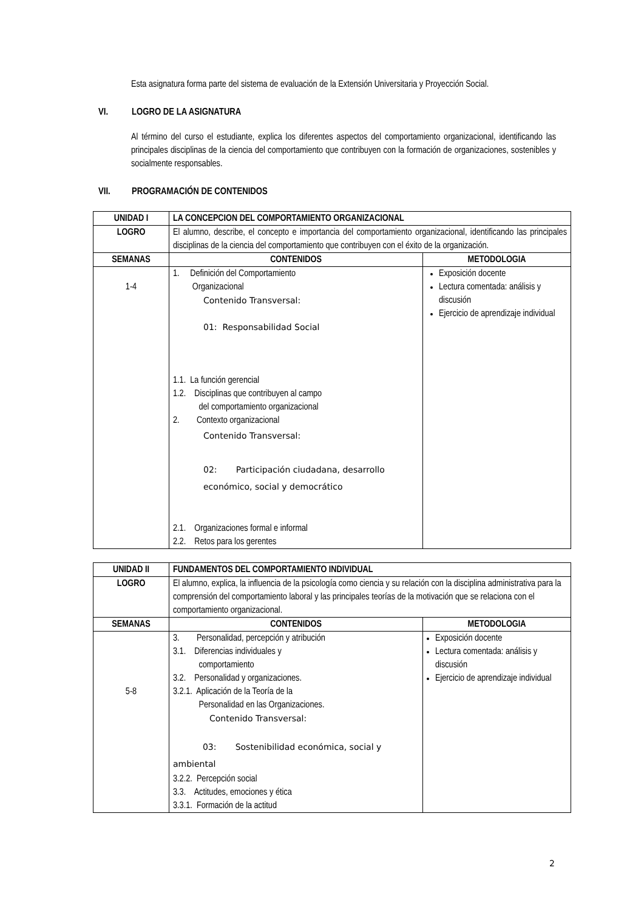Esta asignatura forma parte del sistema de evaluación de la Extensión Universitaria y Proyección Social.
VI. LOGRO DE LA ASIGNATURA
Al término del curso el estudiante, explica los diferentes aspectos del comportamiento organizacional, identificando las principales disciplinas de la ciencia del comportamiento que contribuyen con la formación de organizaciones, sostenibles y socialmente responsables.
VII. PROGRAMACIÓN DE CONTENIDOS
| UNIDAD I | LA CONCEPCION DEL COMPORTAMIENTO ORGANIZACIONAL | |
| --- | --- | --- |
| LOGRO | El alumno, describe, el concepto e importancia del comportamiento organizacional, identificando las principales disciplinas de la ciencia del comportamiento que contribuyen con el éxito de la organización. | |
| SEMANAS | CONTENIDOS | METODOLOGIA |
| 1-4 | 1. Definición del Comportamiento Organizacional Contenido Transversal: 01: Responsabilidad Social 1.1. La función gerencial 1.2. Disciplinas que contribuyen al campo del comportamiento organizacional 2. Contexto organizacional Contenido Transversal: 02: Participación ciudadana, desarrollo económico, social y democrático 2.1. Organizaciones formal e informal 2.2. Retos para los gerentes | Exposición docente Lectura comentada: análisis y discusión Ejercicio de aprendizaje individual |
| UNIDAD II | FUNDAMENTOS DEL COMPORTAMIENTO INDIVIDUAL | |
| --- | --- | --- |
| LOGRO | El alumno, explica, la influencia de la psicología como ciencia y su relación con la disciplina administrativa para la comprensión del comportamiento laboral y las principales teorías de la motivación que se relaciona con el comportamiento organizacional. | |
| SEMANAS | CONTENIDOS | METODOLOGIA |
| 5-8 | 3. Personalidad, percepción y atribución 3.1. Diferencias individuales y comportamiento 3.2. Personalidad y organizaciones. 3.2.1. Aplicación de la Teoría de la Personalidad en las Organizaciones. Contenido Transversal: 03: Sostenibilidad económica, social y ambiental 3.2.2. Percepción social 3.3. Actitudes, emociones y ética 3.3.1. Formación de la actitud | Exposición docente Lectura comentada: análisis y discusión Ejercicio de aprendizaje individual |
2